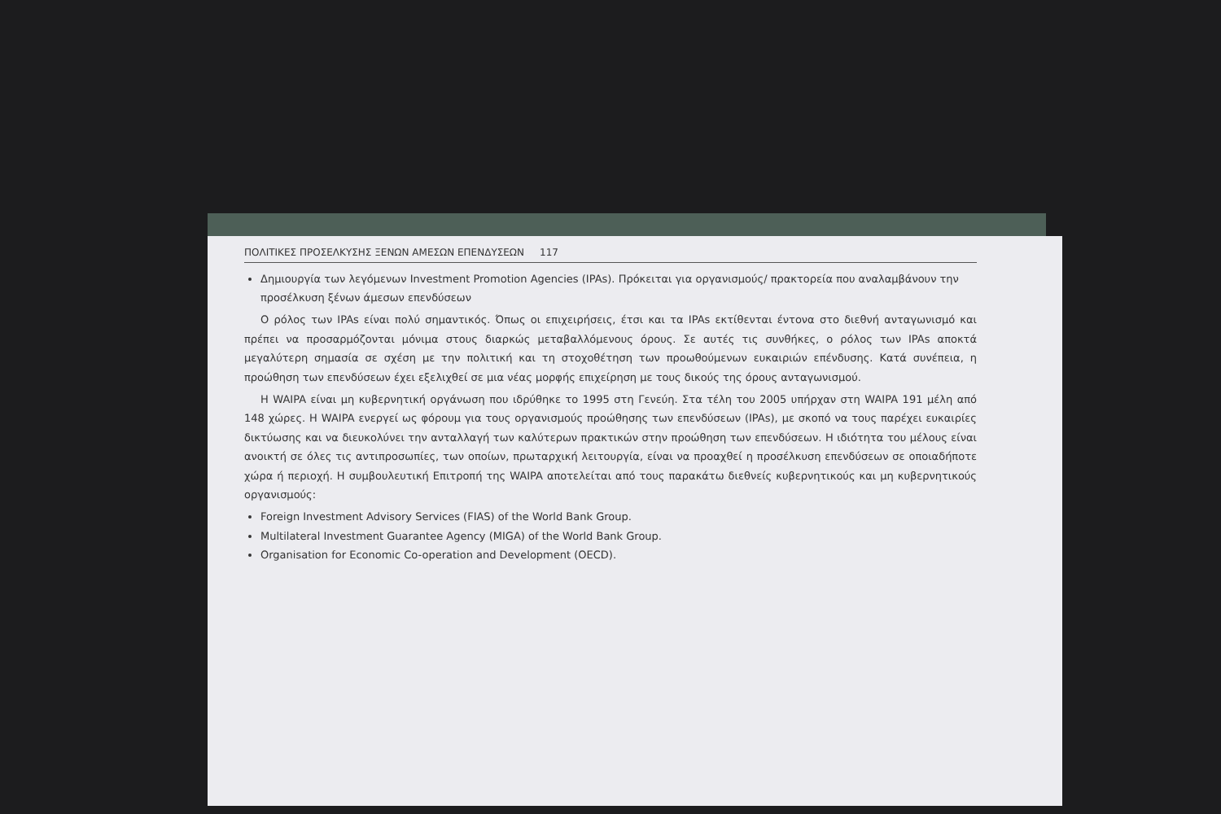ΠΟΛΙΤΙΚΕΣ ΠΡΟΣΕΛΚΥΣΗΣ ΞΕΝΩΝ ΑΜΕΣΩΝ ΕΠΕΝΔΥΣΕΩΝ 117
Δημιουργία των λεγόμενων Investment Promotion Agencies (IPAs). Πρόκειται για οργανισμούς/ πρακτορεία που αναλαμβάνουν την προσέλκυση ξένων άμεσων επενδύσεων
Ο ρόλος των IPAs είναι πολύ σημαντικός. Όπως οι επιχειρήσεις, έτσι και τα IPAs εκτίθενται έντονα στο διεθνή ανταγωνισμό και πρέπει να προσαρμόζονται μόνιμα στους διαρκώς μεταβαλλόμενους όρους. Σε αυτές τις συνθήκες, ο ρόλος των IPAs αποκτά μεγαλύτερη σημασία σε σχέση με την πολιτική και τη στοχοθέτηση των προωθούμενων ευκαιριών επένδυσης. Κατά συνέπεια, η προώθηση των επενδύσεων έχει εξελιχθεί σε μια νέας μορφής επιχείρηση με τους δικούς της όρους ανταγωνισμού.
Η WAIPA είναι μη κυβερνητική οργάνωση που ιδρύθηκε το 1995 στη Γενεύη. Στα τέλη του 2005 υπήρχαν στη WAIPA 191 μέλη από 148 χώρες. Η WAIPA ενεργεί ως φόρουμ για τους οργανισμούς προώθησης των επενδύσεων (IPAs), με σκοπό να τους παρέχει ευκαιρίες δικτύωσης και να διευκολύνει την ανταλλαγή των καλύτερων πρακτικών στην προώθηση των επενδύσεων. Η ιδιότητα του μέλους είναι ανοικτή σε όλες τις αντιπροσωπίες, των οποίων, πρωταρχική λειτουργία, είναι να προαχθεί η προσέλκυση επενδύσεων σε οποιαδήποτε χώρα ή περιοχή. Η συμβουλευτική Επιτροπή της WAIPA αποτελείται από τους παρακάτω διεθνείς κυβερνητικούς και μη κυβερνητικούς οργανισμούς:
Foreign Investment Advisory Services (FIAS) of the World Bank Group.
Multilateral Investment Guarantee Agency (MIGA) of the World Bank Group.
Organisation for Economic Co-operation and Development (OECD).